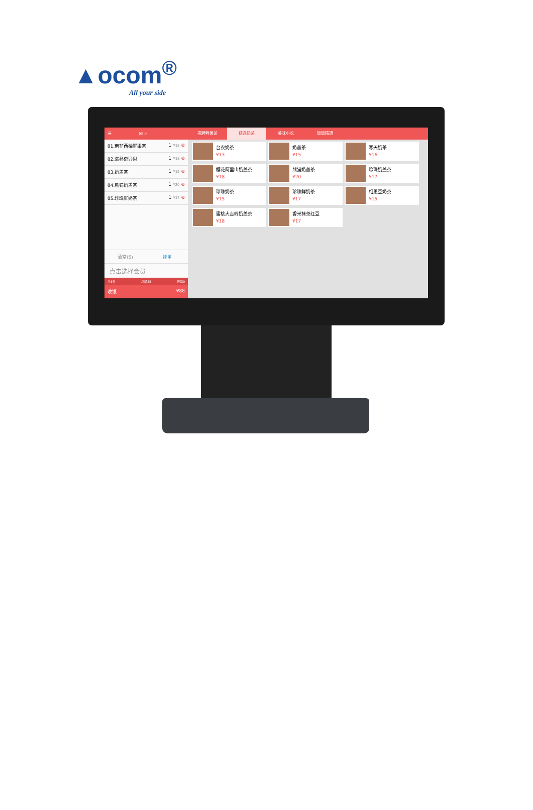▲ocom<sup>®</sup>
All your side
☰ ✉ ⌕
01.南非西柚鲜果茶 1 ¥18 ⊗
02.满杯奇异果 1 ¥18 ⊗
03.奶盖茶 1 ¥15 ⊗
04.熊猫奶盖茶 1 ¥20 ⊗
05.珍珠鲜奶茶 1 ¥17 ⊗
清空(5) 挂单
点击选择会员
共5件 总额88 折扣0
收银 ¥88
招牌鲜果茶 精选奶茶 美味小吃 饭饭精通
台农奶茶
¥13
奶盖茶
¥15
寒天奶茶
¥16
樱花阿里山奶盖茶
¥18
熊猫奶盖茶
¥20
珍珠奶盖茶
¥17
珍珠奶茶
¥15
珍珠鲜奶茶
¥17
相思豆奶茶
¥15
蜜桃大吉岭奶盖茶
¥18
香米抹茶红豆
¥17